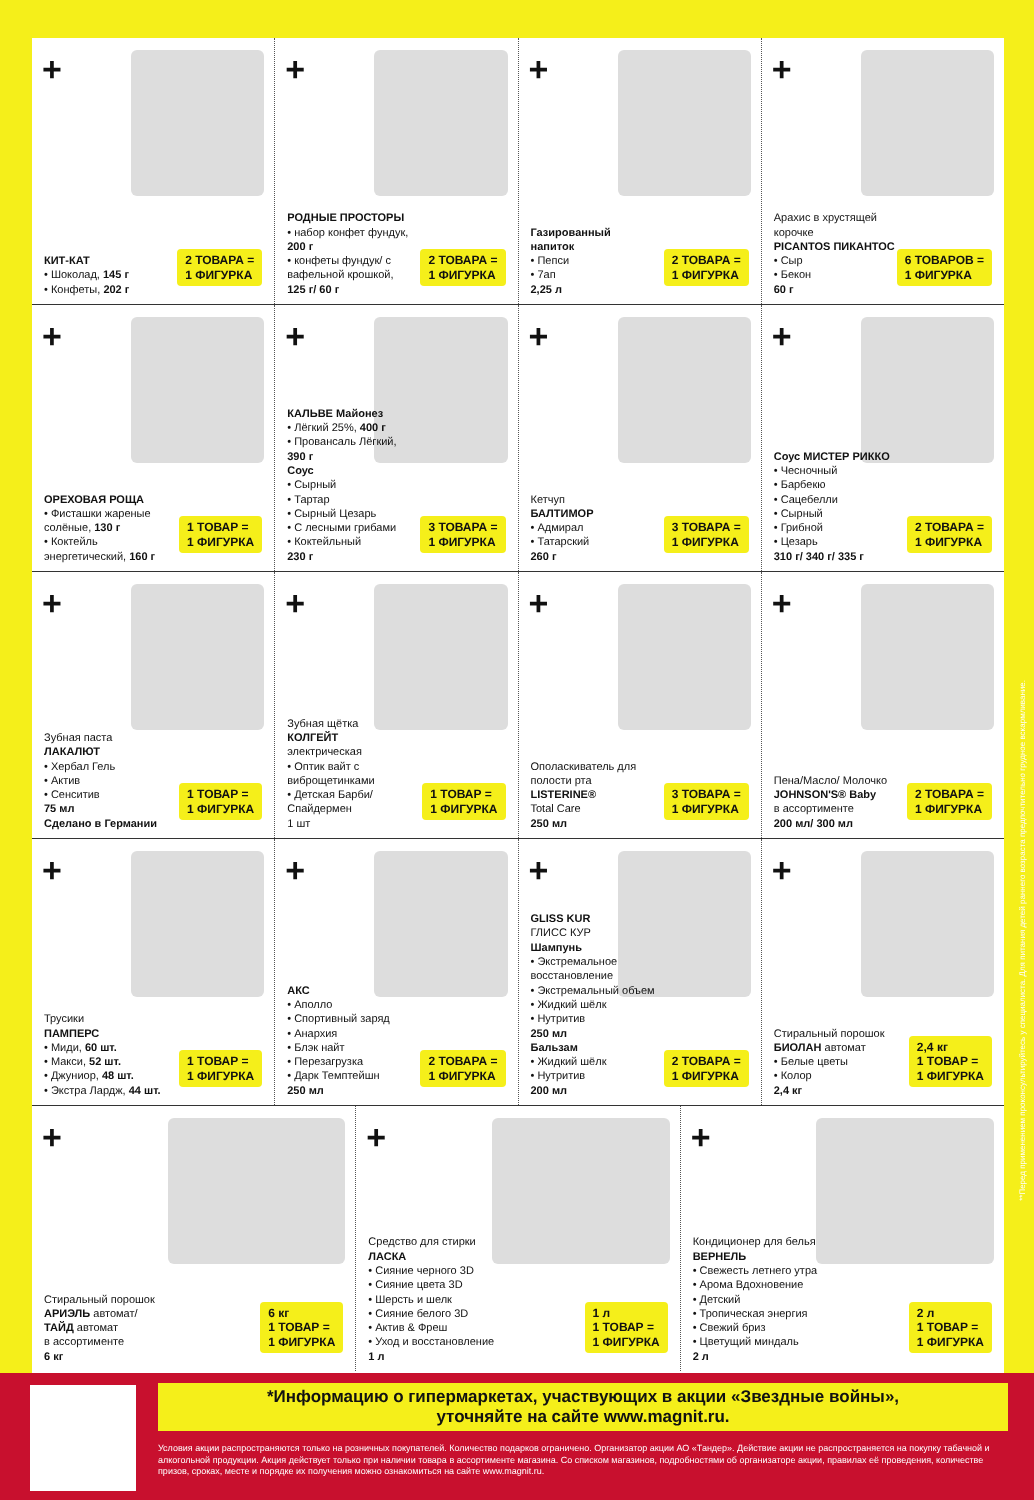+
КИТ-КАТ
• Шоколад, 145 г
• Конфеты, 202 г
2 ТОВАРА =
1 ФИГУРКА
+
РОДНЫЕ ПРОСТОРЫ
• набор конфет фундук, 200 г
• конфеты фундук/ с вафельной крошкой, 125 г/ 60 г
2 ТОВАРА =
1 ФИГУРКА
+
Газированный напиток
• Пепси
• 7ап
2,25 л
2 ТОВАРА =
1 ФИГУРКА
+
Арахис в хрустящей корочке
PICANTOS ПИКАНТОС
• Сыр
• Бекон
60 г
6 ТОВАРОВ =
1 ФИГУРКА
+
ОРЕХОВАЯ РОЩА
• Фисташки жареные солёные, 130 г
• Коктейль энергетический, 160 г
1 ТОВАР =
1 ФИГУРКА
+
КАЛЬВЕ Майонез
• Лёгкий 25%, 400 г
• Провансаль Лёгкий, 390 г
Соус
• Сырный
• Тартар
• Сырный Цезарь
• С лесными грибами
• Коктейльный
230 г
3 ТОВАРА =
1 ФИГУРКА
+
Кетчуп
БАЛТИМОР
• Адмирал
• Татарский
260 г
3 ТОВАРА =
1 ФИГУРКА
+
Соус МИСТЕР РИККО
• Чесночный
• Барбекю
• Сацебелли
• Сырный
• Грибной
• Цезарь
310 г/ 340 г/ 335 г
2 ТОВАРА =
1 ФИГУРКА
+
Зубная паста
ЛАКАЛЮТ
• Хербал Гель
• Актив
• Сенситив
75 мл
Сделано в Германии
1 ТОВАР =
1 ФИГУРКА
+
Зубная щётка
КОЛГЕЙТ
электрическая
• Оптик вайт с виброщетинками
• Детская Барби/ Спайдермен
1 шт
1 ТОВАР =
1 ФИГУРКА
+
Ополаскиватель для полости рта
LISTERINE®
Total Care
250 мл
3 ТОВАРА =
1 ФИГУРКА
+
Пена/Масло/ Молочко
JOHNSON'S® Baby
в ассортименте
200 мл/ 300 мл
2 ТОВАРА =
1 ФИГУРКА
+
Трусики
ПАМПЕРС
• Миди, 60 шт.
• Макси, 52 шт.
• Джуниор, 48 шт.
• Экстра Лардж, 44 шт.
1 ТОВАР =
1 ФИГУРКА
+
АКС
• Аполло
• Спортивный заряд
• Анархия
• Блэк найт
• Перезагрузка
• Дарк Темптейшн
250 мл
2 ТОВАРА =
1 ФИГУРКА
+
GLISS KUR
ГЛИСС КУР
Шампунь
• Экстремальное восстановление
• Экстремальный объем
• Жидкий шёлк
• Нутритив
250 мл
Бальзам
• Жидкий шёлк
• Нутритив
200 мл
2 ТОВАРА =
1 ФИГУРКА
+
Стиральный порошок
БИОЛАН автомат
• Белые цветы
• Колор
2,4 кг
2,4 кг
1 ТОВАР =
1 ФИГУРКА
+
Стиральный порошок
АРИЭЛЬ автомат/
ТАЙД автомат
в ассортименте
6 кг
6 кг
1 ТОВАР =
1 ФИГУРКА
+
Средство для стирки
ЛАСКА
• Сияние черного 3D
• Сияние цвета 3D
• Шерсть и шелк
• Сияние белого 3D
• Актив & Фреш
• Уход и восстановление
1 л
1 л
1 ТОВАР =
1 ФИГУРКА
+
Кондиционер для белья
ВЕРНЕЛЬ
• Свежесть летнего утра
• Арома Вдохновение
• Детский
• Тропическая энергия
• Свежий бриз
• Цветущий миндаль
2 л
2 л
1 ТОВАР =
1 ФИГУРКА
**Перед применением проконсультируйтесь у специалиста. Для питания детей раннего возраста предпочтительно грудное вскармливание.
*Информацию о гипермаркетах, участвующих в акции «Звездные войны»,
уточняйте на сайте www.magnit.ru.
Условия акции распространяются только на розничных покупателей. Количество подарков ограничено. Организатор акции АО «Тандер». Действие акции не распространяется на покупку табачной и алкогольной продукции. Акция действует только при наличии товара в ассортименте магазина. Со списком магазинов, подробностями об организаторе акции, правилах её проведения, количестве призов, сроках, месте и порядке их получения можно ознакомиться на сайте www.magnit.ru.